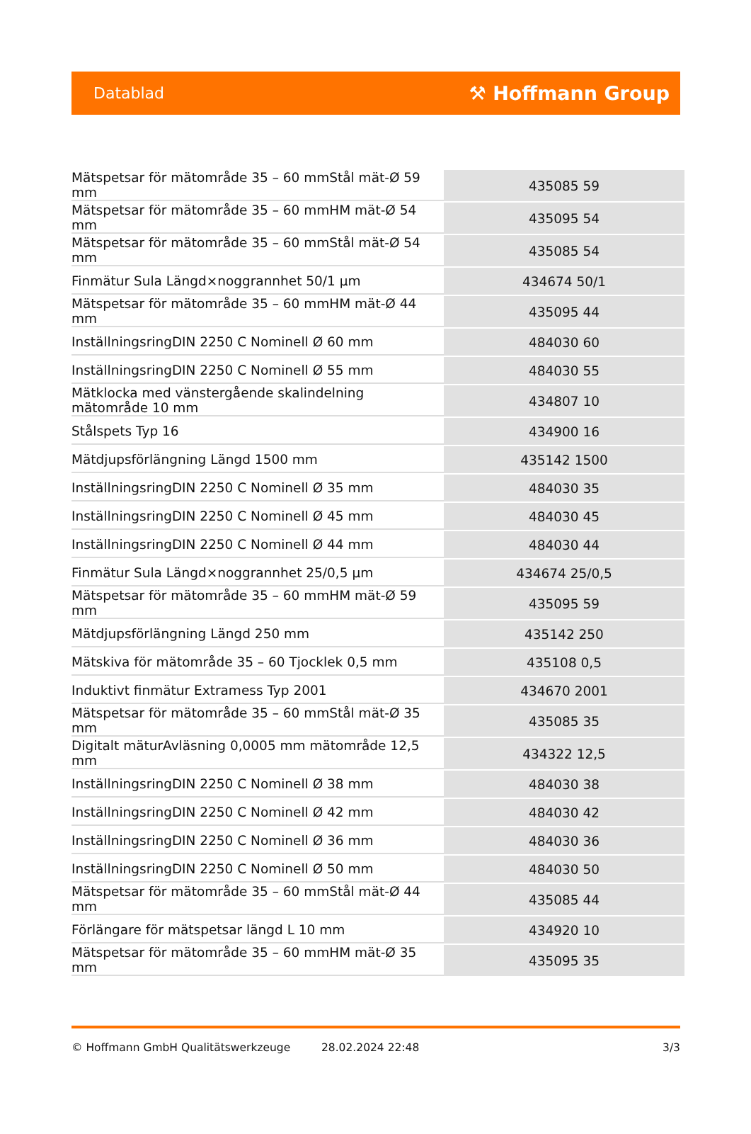Datablad ⚒ Hoffmann Group
| Mätspetsar för mätområde 35 – 60 mmStål mät-Ø 59 mm | 435085 59 |
| Mätspetsar för mätområde 35 – 60 mmHM mät-Ø 54 mm | 435095 54 |
| Mätspetsar för mätområde 35 – 60 mmStål mät-Ø 54 mm | 435085 54 |
| Finmätur Sula Längd×noggrannhet 50/1 µm | 434674 50/1 |
| Mätspetsar för mätområde 35 – 60 mmHM mät-Ø 44 mm | 435095 44 |
| InställningsringDIN 2250 C Nominell Ø 60 mm | 484030 60 |
| InställningsringDIN 2250 C Nominell Ø 55 mm | 484030 55 |
| Mätklocka med vänstergående skalindelning mätområde 10 mm | 434807 10 |
| Stålspets Typ 16 | 434900 16 |
| Mätdjupsförlängning Längd 1500 mm | 435142 1500 |
| InställningsringDIN 2250 C Nominell Ø 35 mm | 484030 35 |
| InställningsringDIN 2250 C Nominell Ø 45 mm | 484030 45 |
| InställningsringDIN 2250 C Nominell Ø 44 mm | 484030 44 |
| Finmätur Sula Längd×noggrannhet 25/0,5 µm | 434674 25/0,5 |
| Mätspetsar för mätområde 35 – 60 mmHM mät-Ø 59 mm | 435095 59 |
| Mätdjupsförlängning Längd 250 mm | 435142 250 |
| Mätskiva för mätområde 35 – 60 Tjocklek 0,5 mm | 435108 0,5 |
| Induktivt finmätur Extramess Typ 2001 | 434670 2001 |
| Mätspetsar för mätområde 35 – 60 mmStål mät-Ø 35 mm | 435085 35 |
| Digitalt mäturAvläsning 0,0005 mm mätområde 12,5 mm | 434322 12,5 |
| InställningsringDIN 2250 C Nominell Ø 38 mm | 484030 38 |
| InställningsringDIN 2250 C Nominell Ø 42 mm | 484030 42 |
| InställningsringDIN 2250 C Nominell Ø 36 mm | 484030 36 |
| InställningsringDIN 2250 C Nominell Ø 50 mm | 484030 50 |
| Mätspetsar för mätområde 35 – 60 mmStål mät-Ø 44 mm | 435085 44 |
| Förlängare för mätspetsar längd L 10 mm | 434920 10 |
| Mätspetsar för mätområde 35 – 60 mmHM mät-Ø 35 mm | 435095 35 |
© Hoffmann GmbH Qualitätswerkzeuge 28.02.2024 22:48 3/3